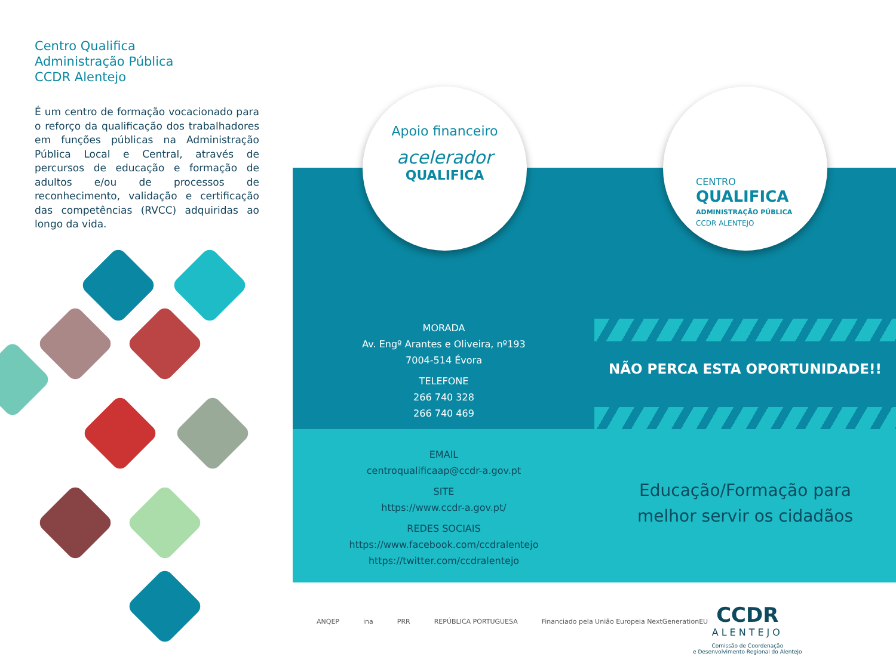Centro Qualifica
Administração Pública
CCDR Alentejo
É um centro de formação vocacionado para o reforço da qualificação dos trabalhadores em funções públicas na Administração Pública Local e Central, através de percursos de educação e formação de adultos e/ou de processos de reconhecimento, validação e certificação das competências (RVCC) adquiridas ao longo da vida.
Apoio financeiro
acelerador
QUALIFICA
CENTRO
QUALIFICA
ADMINISTRAÇÃO PÚBLICA
CCDR ALENTEJO
MORADA
Av. Engº Arantes e Oliveira, nº193
7004-514 Évora
TELEFONE
266 740 328
266 740 469
EMAIL
centroqualificaap@ccdr-a.gov.pt
SITE
https://www.ccdr-a.gov.pt/
REDES SOCIAIS
https://www.facebook.com/ccdralentejo
https://twitter.com/ccdralentejo
NÃO PERCA ESTA OPORTUNIDADE!!
Educação/Formação para
melhor servir os cidadãos
ANQEP ina PRR REPÚBLICA PORTUGUESA Financiado pela União Europeia NextGenerationEU
CCDR
ALENTEJO
Comissão de Coordenação
e Desenvolvimento Regional do Alentejo